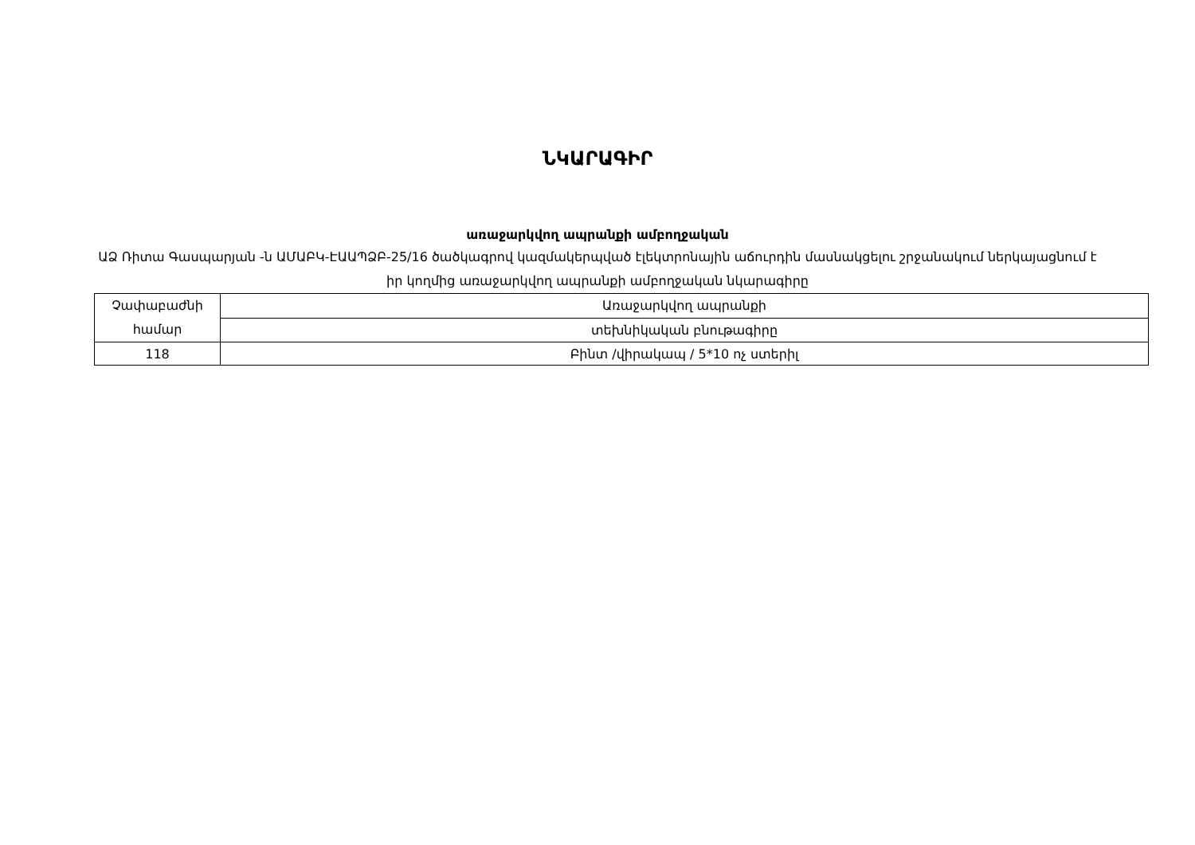ՆԿԱՐԱԳԻՐ
առաջարկվող ապրանքի ամբողջական
ԱՁ Ռիտա Գասպարյան -ն ԱՄԱԲԿ-ԷԱԱՊՁԲ-25/16 ծածկագրով կազմակերպված էլեկտրոնային աճուրդին մասնակցելու շրջանակում ներկայացնում է իր կողմից առաջարկվող ապրանքի ամբողջական նկարագիրը
| Չափաբաժնի համար | Առաջարկվող ապրանքի |
| | տեխնիկական բնութագիրը |
| 118 | Բինտ /վիրակապ / 5*10 ոչ ստերիլ |